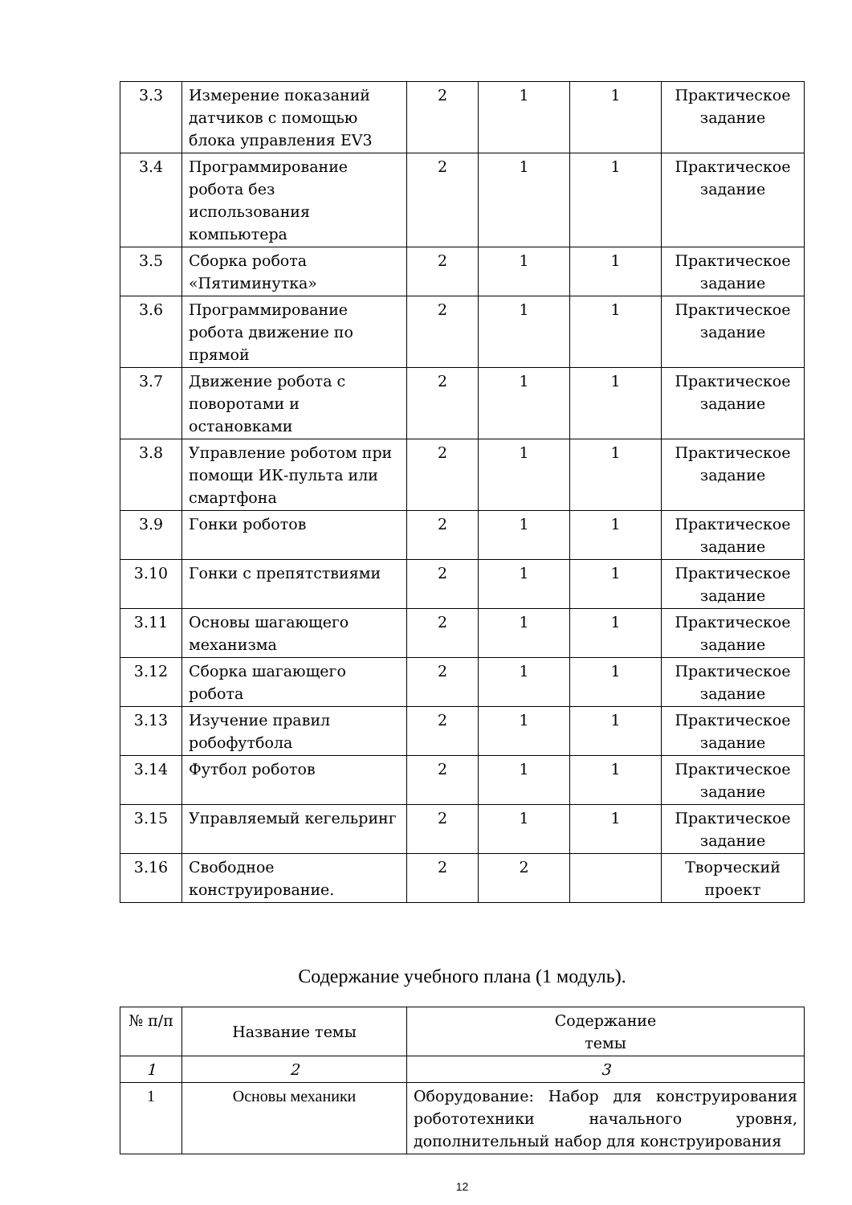| 3.3 | Измерение показаний датчиков с помощью блока управления EV3 | 2 | 1 | 1 | Практическое задание |
| 3.4 | Программирование робота без использования компьютера | 2 | 1 | 1 | Практическое задание |
| 3.5 | Сборка робота «Пятиминутка» | 2 | 1 | 1 | Практическое задание |
| 3.6 | Программирование робота движение по прямой | 2 | 1 | 1 | Практическое задание |
| 3.7 | Движение робота с поворотами и остановками | 2 | 1 | 1 | Практическое задание |
| 3.8 | Управление роботом при помощи ИК-пульта или смартфона | 2 | 1 | 1 | Практическое задание |
| 3.9 | Гонки роботов | 2 | 1 | 1 | Практическое задание |
| 3.10 | Гонки с препятствиями | 2 | 1 | 1 | Практическое задание |
| 3.11 | Основы шагающего механизма | 2 | 1 | 1 | Практическое задание |
| 3.12 | Сборка шагающего робота | 2 | 1 | 1 | Практическое задание |
| 3.13 | Изучение правил робофутбола | 2 | 1 | 1 | Практическое задание |
| 3.14 | Футбол роботов | 2 | 1 | 1 | Практическое задание |
| 3.15 | Управляемый кегельринг | 2 | 1 | 1 | Практическое задание |
| 3.16 | Свободное конструирование. | 2 | 2 | | Творческий проект |
Содержание учебного плана (1 модуль).
| № п/п | Название темы | Содержание темы |
| --- | --- | --- |
| 1 | 2 | 3 |
| 1 | Основы механики | Оборудование: Набор для конструирования робототехники начального уровня, дополнительный набор для конструирования |
12